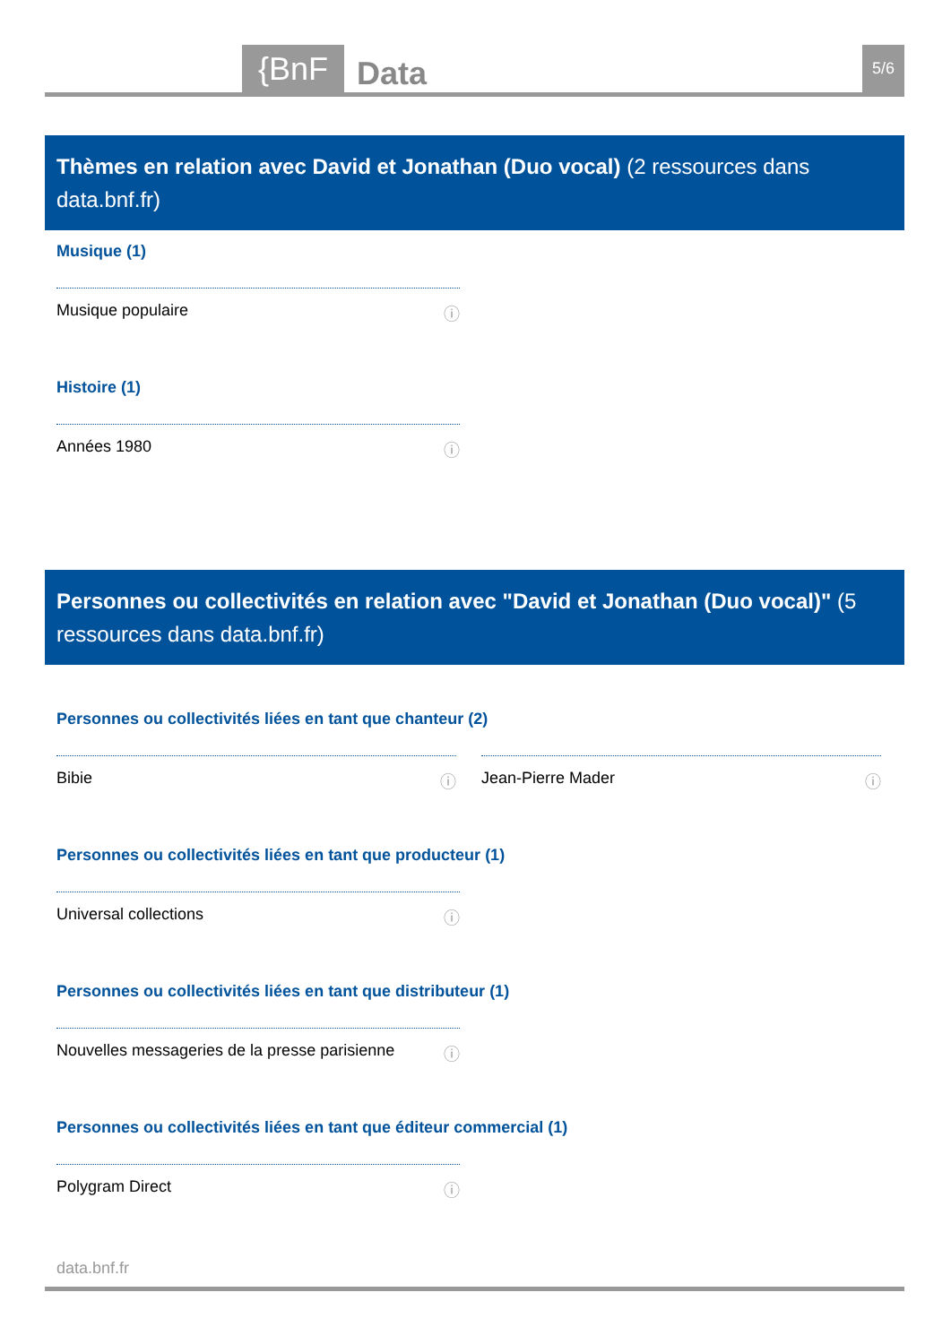{BnF Data 5/6
Thèmes en relation avec David et Jonathan (Duo vocal) (2 ressources dans data.bnf.fr)
Musique (1)
Musique populaire ⓘ
Histoire (1)
Années 1980 ⓘ
Personnes ou collectivités en relation avec "David et Jonathan (Duo vocal)" (5 ressources dans data.bnf.fr)
Personnes ou collectivités liées en tant que chanteur (2)
Bibie ⓘ Jean-Pierre Mader ⓘ
Personnes ou collectivités liées en tant que producteur (1)
Universal collections ⓘ
Personnes ou collectivités liées en tant que distributeur (1)
Nouvelles messageries de la presse parisienne ⓘ
Personnes ou collectivités liées en tant que éditeur commercial (1)
Polygram Direct ⓘ
data.bnf.fr